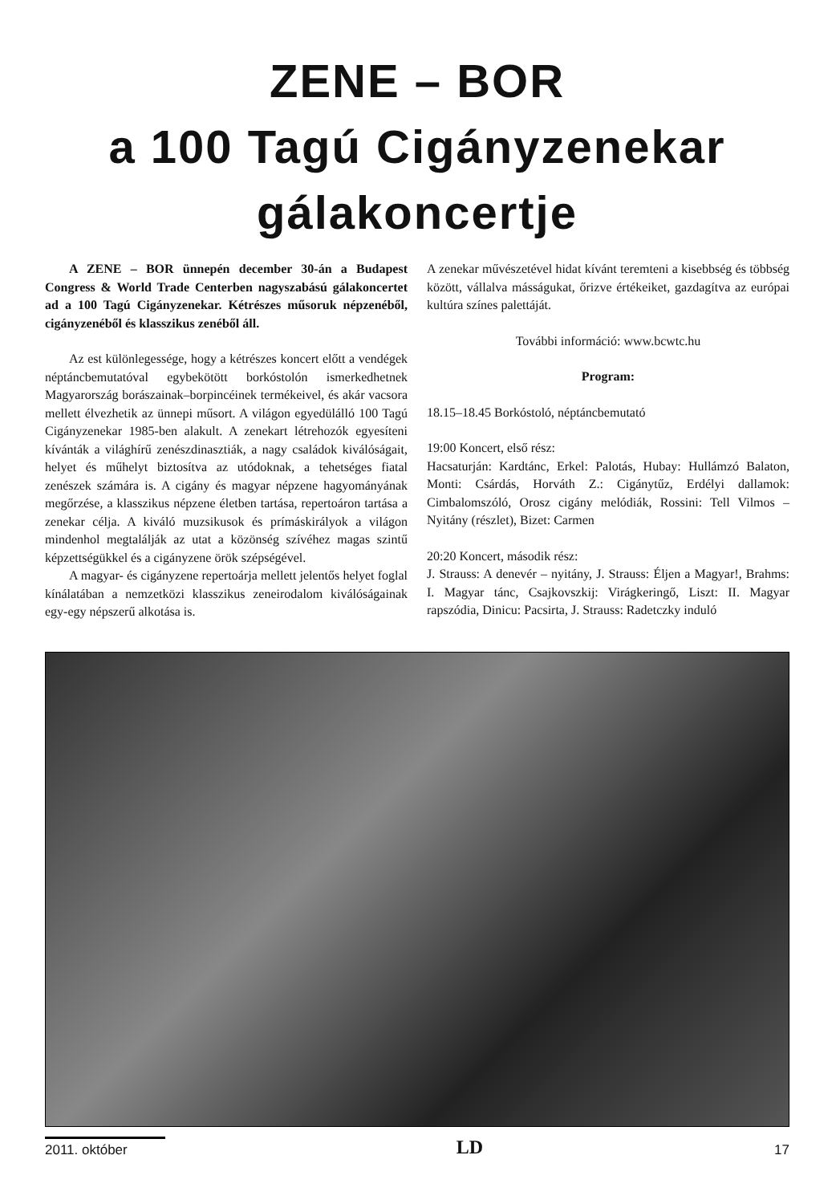ZENE – BOR
a 100 Tagú Cigányzenekar
gálakoncertje
A ZENE – BOR ünnepén december 30-án a Budapest Congress & World Trade Centerben nagyszabású gálakoncertet ad a 100 Tagú Cigányzenekar. Kétrészes műsoruk népzenéből, cigányzenéből és klasszikus zenéből áll.
Az est különlegessége, hogy a kétrészes koncert előtt a vendégek néptáncbemutatóval egybekötött borkóstolón ismerkedhetnek Magyarország borászainak–borpincéinek termékeivel, és akár vacsora mellett élvezhetik az ünnepi műsort. A világon egyedülálló 100 Tagú Cigányzenekar 1985-ben alakult. A zenekart létrehozók egyesíteni kívánták a világhírű zenészdinasztiák, a nagy családok kiválóságait, helyet és műhelyt biztosítva az utódoknak, a tehetséges fiatal zenészek számára is. A cigány és magyar népzene hagyományának megőrzése, a klasszikus népzene életben tartása, repertoáron tartása a zenekar célja. A kiváló muzsikusok és prímáskirályok a világon mindenhol megtalálják az utat a közönség szívéhez magas szintű képzettségükkel és a cigányzene örök szépségével.
A magyar- és cigányzene repertoárja mellett jelentős helyet foglal kínálatában a nemzetközi klasszikus zeneirodalom kiválóságainak egy-egy népszerű alkotása is.
A zenekar művészetével hidat kívánt teremteni a kisebbség és többség között, vállalva másságukat, őrizve értékeiket, gazdagítva az európai kultúra színes palettáját.
További információ: www.bcwtc.hu
Program:
18.15–18.45 Borkóstoló, néptáncbemutató
19:00 Koncert, első rész:
Hacsaturján: Kardtánc, Erkel: Palotás, Hubay: Hullámzó Balaton, Monti: Csárdás, Horváth Z.: Cigánytűz, Erdélyi dallamok: Cimbalomszóló, Orosz cigány melódiák, Rossini: Tell Vilmos – Nyitány (részlet), Bizet: Carmen
20:20 Koncert, második rész:
J. Strauss: A denevér – nyitány, J. Strauss: Éljen a Magyar!, Brahms: I. Magyar tánc, Csajkovszkij: Virágkeringő, Liszt: II. Magyar rapszódia, Dinicu: Pacsirta, J. Strauss: Radetczky induló
2011. október LD 17